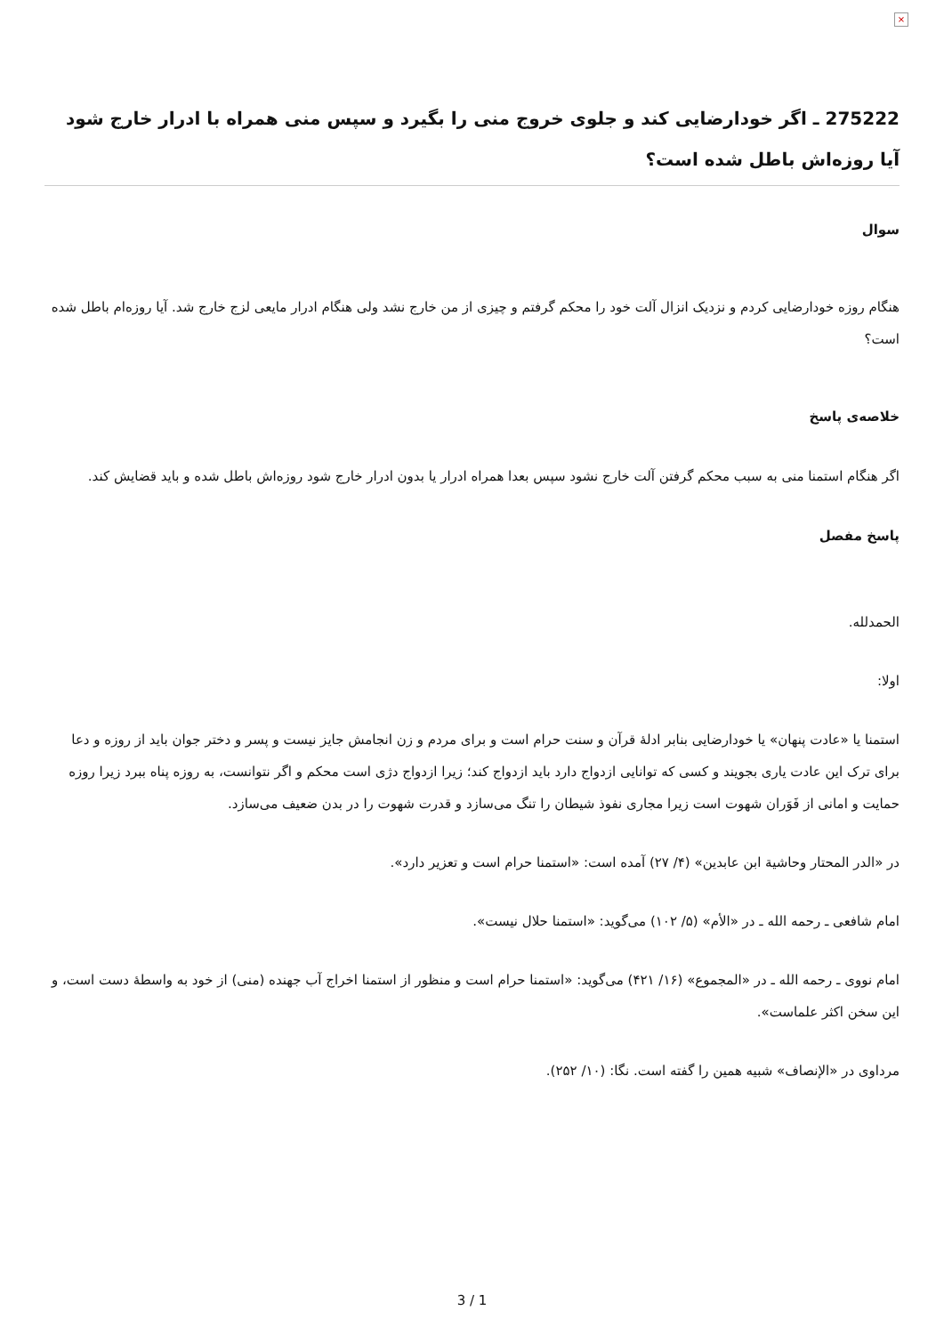×
275222 ـ اگر خودارضایی کند و جلوی خروج منی را بگیرد و سپس منی همراه با ادرار خارج شود آیا روزه‌اش باطل شده است؟
سوال
هنگام روزه خودارضایی کردم و نزدیک انزال آلت خود را محکم گرفتم و چیزی از من خارج نشد ولی هنگام ادرار مایعی لزج خارج شد. آیا روزه‌ام باطل شده است؟
خلاصه‌ی پاسخ
اگر هنگام استمنا منی به سبب محکم گرفتن آلت خارج نشود سپس بعدا همراه ادرار یا بدون ادرار خارج شود روزه‌اش باطل شده و باید قضایش کند.
پاسخ مفصل
الحمدلله.
اولا:
استمنا یا «عادت پنهان» یا خودارضایی بنابر ادلهٔ قرآن و سنت حرام است و برای مردم و زن انجامش جایز نیست و پسر و دختر جوان باید از روزه و دعا برای ترک این عادت یاری بجویند و کسی که توانایی ازدواج دارد باید ازدواج کند؛ زیرا ازدواج دژی است محکم و اگر نتوانست، به روزه پناه ببرد زیرا روزه حمایت و امانی از فَوَران شهوت است زیرا مجاری نفوذ شیطان را تنگ می‌سازد و قدرت شهوت را در بدن ضعیف می‌سازد.
در «الدر المحتار وحاشية ابن عابدين» (۴/ ۲۷) آمده است: «استمنا حرام است و تعزیر دارد».
امام شافعی ـ رحمه الله ـ در «الأم» (۵/ ۱۰۲) می‌گوید: «استمنا حلال نیست».
امام نووی ـ رحمه الله ـ در «المجموع» (۱۶/ ۴۲۱) می‌گوید: «استمنا حرام است و منظور از استمنا اخراج آب جهنده (منی) از خود به واسطهٔ دست است، و این سخن اکثر علماست».
مرداوی در «الإنصاف» شبیه همین را گفته است. نگا: (۱۰/ ۲۵۲).
3 / 1